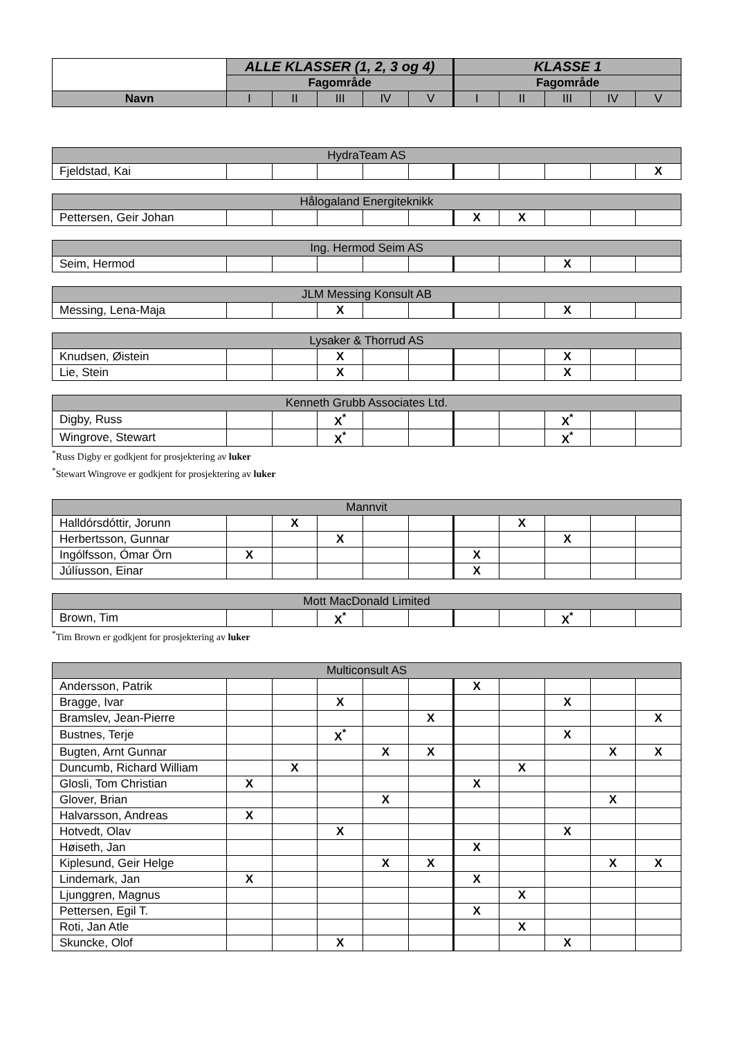| | ALLE KLASSER (1, 2, 3 og 4) | | | | | KLASSE 1 | | | | |
| --- | --- | --- | --- | --- | --- | --- | --- | --- | --- | --- |
| | Fagområde | | | | | Fagområde | | | | |
| Navn | I | II | III | IV | V | I | II | III | IV | V |
| HydraTeam AS | | | | | | | | | | |
| Fjeldstad, Kai | | | | | | | | | | X |
| Hålogaland Energiteknikk | | | | | | | | | | |
| Pettersen, Geir Johan | | | | | | X | X | | | |
| Ing. Hermod Seim AS | | | | | | | | | | |
| Seim, Hermod | | | | | | | | X | | |
| JLM Messing Konsult AB | | | | | | | | | | |
| Messing, Lena-Maja | | | X | | | | | X | | |
| Lysaker & Thorrud AS | | | | | | | | | | |
| Knudsen, Øistein | | | X | | | | | X | | |
| Lie, Stein | | | X | | | | | X | | |
| Kenneth Grubb Associates Ltd. | | | | | | | | | | |
| Digby, Russ | | | X<sup>*</sup> | | | | | X<sup>*</sup> | | |
| Wingrove, Stewart | | | X<sup>*</sup> | | | | | X<sup>*</sup> | | |
<sup>*</sup> Russ Digby er godkjent for prosjektering av luker
<sup>*</sup> Stewart Wingrove er godkjent for prosjektering av luker
| Mannvit | | | | | | | | | | |
| Halldórsdóttir, Jorunn | | X | | | | | X | | | |
| Herbertsson, Gunnar | | | X | | | | | X | | |
| Ingólfsson, Ómar Örn | X | | | | | X | | | | |
| Júlíusson, Einar | | | | | | X | | | | |
| Mott MacDonald Limited | | | | | | | | | | |
| Brown, Tim | | | X<sup>*</sup> | | | | | X<sup>*</sup> | | |
<sup>*</sup> Tim Brown er godkjent for prosjektering av luker
| Multiconsult AS | | | | | | | | | | |
| Andersson, Patrik | | | | | | X | | | | |
| Bragge, Ivar | | | X | | | | | X | | |
| Bramslev, Jean-Pierre | | | | | X | | | | | X |
| Bustnes, Terje | | | X<sup>*</sup> | | | | | X | | |
| Bugten, Arnt Gunnar | | | | X | X | | | | X | X |
| Duncumb, Richard William | | X | | | | | X | | | |
| Glosli, Tom Christian | X | | | | | X | | | | |
| Glover, Brian | | | | X | | | | | X | |
| Halvarsson, Andreas | X | | | | | | | | | |
| Hotvedt, Olav | | | X | | | | | X | | |
| Høiseth, Jan | | | | | | X | | | | |
| Kiplesund, Geir Helge | | | | X | X | | | | X | X |
| Lindemark, Jan | X | | | | | X | | | | |
| Ljunggren, Magnus | | | | | | | X | | | |
| Pettersen, Egil T. | | | | | | X | | | | |
| Roti, Jan Atle | | | | | | | X | | | |
| Skuncke, Olof | | | X | | | | | X | | |